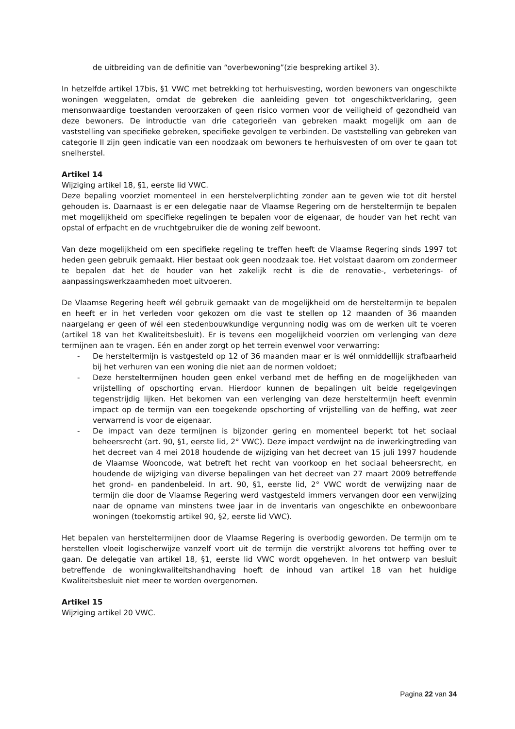de uitbreiding van de definitie van “overbewoning”(zie bespreking artikel 3).
In hetzelfde artikel 17bis, §1 VWC met betrekking tot herhuisvesting, worden bewoners van ongeschikte woningen weggelaten, omdat de gebreken die aanleiding geven tot ongeschiktverklaring, geen mensonwaardige toestanden veroorzaken of geen risico vormen voor de veiligheid of gezondheid van deze bewoners. De introductie van drie categorieën van gebreken maakt mogelijk om aan de vaststelling van specifieke gebreken, specifieke gevolgen te verbinden. De vaststelling van gebreken van categorie II zijn geen indicatie van een noodzaak om bewoners te herhuisvesten of om over te gaan tot snelherstel.
Artikel 14
Wijziging artikel 18, §1, eerste lid VWC.
Deze bepaling voorziet momenteel in een herstelverplichting zonder aan te geven wie tot dit herstel gehouden is. Daarnaast is er een delegatie naar de Vlaamse Regering om de hersteltermijn te bepalen met mogelijkheid om specifieke regelingen te bepalen voor de eigenaar, de houder van het recht van opstal of erfpacht en de vruchtgebruiker die de woning zelf bewoont.
Van deze mogelijkheid om een specifieke regeling te treffen heeft de Vlaamse Regering sinds 1997 tot heden geen gebruik gemaakt. Hier bestaat ook geen noodzaak toe. Het volstaat daarom om zondermeer te bepalen dat het de houder van het zakelijk recht is die de renovatie-, verbeterings- of aanpassingswerkzaamheden moet uitvoeren.
De Vlaamse Regering heeft wél gebruik gemaakt van de mogelijkheid om de hersteltermijn te bepalen en heeft er in het verleden voor gekozen om die vast te stellen op 12 maanden of 36 maanden naargelang er geen of wél een stedenbouwkundige vergunning nodig was om de werken uit te voeren (artikel 18 van het Kwaliteitsbesluit). Er is tevens een mogelijkheid voorzien om verlenging van deze termijnen aan te vragen. Eén en ander zorgt op het terrein evenwel voor verwarring:
- De hersteltermijn is vastgesteld op 12 of 36 maanden maar er is wél onmiddellijk strafbaarheid bij het verhuren van een woning die niet aan de normen voldoet;
- Deze hersteltermijnen houden geen enkel verband met de heffing en de mogelijkheden van vrijstelling of opschorting ervan. Hierdoor kunnen de bepalingen uit beide regelgevingen tegenstrijdig lijken. Het bekomen van een verlenging van deze hersteltermijn heeft evenmin impact op de termijn van een toegekende opschorting of vrijstelling van de heffing, wat zeer verwarrend is voor de eigenaar.
- De impact van deze termijnen is bijzonder gering en momenteel beperkt tot het sociaal beheersrecht (art. 90, §1, eerste lid, 2° VWC). Deze impact verdwijnt na de inwerkingtreding van het decreet van 4 mei 2018 houdende de wijziging van het decreet van 15 juli 1997 houdende de Vlaamse Wooncode, wat betreft het recht van voorkoop en het sociaal beheersrecht, en houdende de wijziging van diverse bepalingen van het decreet van 27 maart 2009 betreffende het grond- en pandenbeleid. In art. 90, §1, eerste lid, 2° VWC wordt de verwijzing naar de termijn die door de Vlaamse Regering werd vastgesteld immers vervangen door een verwijzing naar de opname van minstens twee jaar in de inventaris van ongeschikte en onbewoonbare woningen (toekomstig artikel 90, §2, eerste lid VWC).
Het bepalen van hersteltermijnen door de Vlaamse Regering is overbodig geworden. De termijn om te herstellen vloeit logischerwijze vanzelf voort uit de termijn die verstrijkt alvorens tot heffing over te gaan. De delegatie van artikel 18, §1, eerste lid VWC wordt opgeheven. In het ontwerp van besluit betreffende de woningkwaliteitshandhaving hoeft de inhoud van artikel 18 van het huidige Kwaliteitsbesluit niet meer te worden overgenomen.
Artikel 15
Wijziging artikel 20 VWC.
Pagina 22 van 34